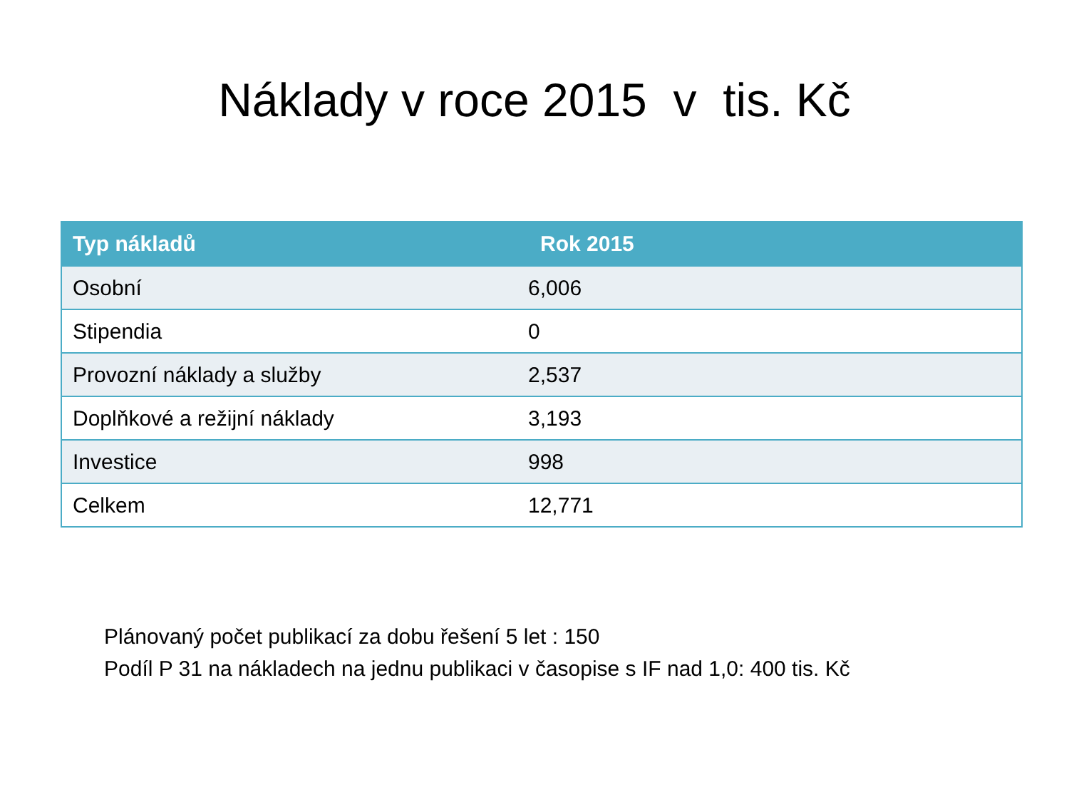Náklady v roce 2015 v tis. Kč
| Typ nákladů | Rok 2015 |
| --- | --- |
| Osobní | 6,006 |
| Stipendia | 0 |
| Provozní náklady a služby | 2,537 |
| Doplňkové a režijní náklady | 3,193 |
| Investice | 998 |
| Celkem | 12,771 |
Plánovaný počet publikací za dobu řešení 5 let : 150
Podíl P 31 na nákladech na jednu publikaci v časopise s IF nad 1,0: 400 tis. Kč